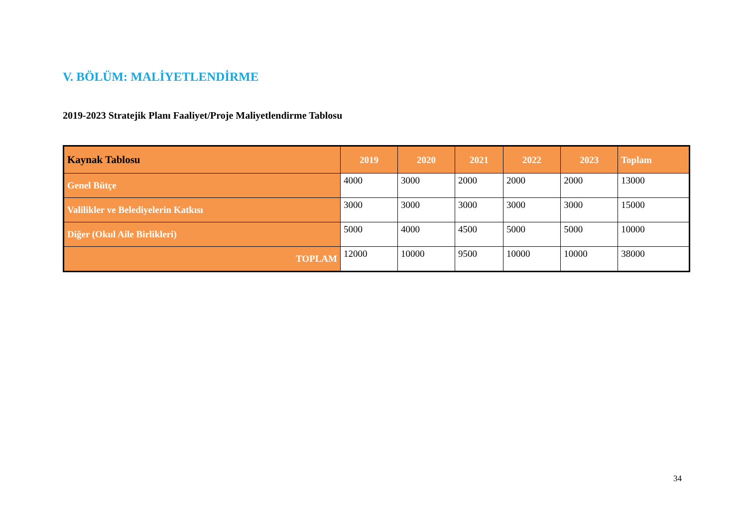V. BÖLÜM: MALİYETLENDİRME
2019-2023 Stratejik Planı Faaliyet/Proje Maliyetlendirme Tablosu
| Kaynak Tablosu | 2019 | 2020 | 2021 | 2022 | 2023 | Toplam |
| --- | --- | --- | --- | --- | --- | --- |
| Genel Bütçe | 4000 | 3000 | 2000 | 2000 | 2000 | 13000 |
| Valilikler ve Belediyelerin Katkısı | 3000 | 3000 | 3000 | 3000 | 3000 | 15000 |
| Diğer (Okul Aile Birlikleri) | 5000 | 4000 | 4500 | 5000 | 5000 | 10000 |
| TOPLAM | 12000 | 10000 | 9500 | 10000 | 10000 | 38000 |
34